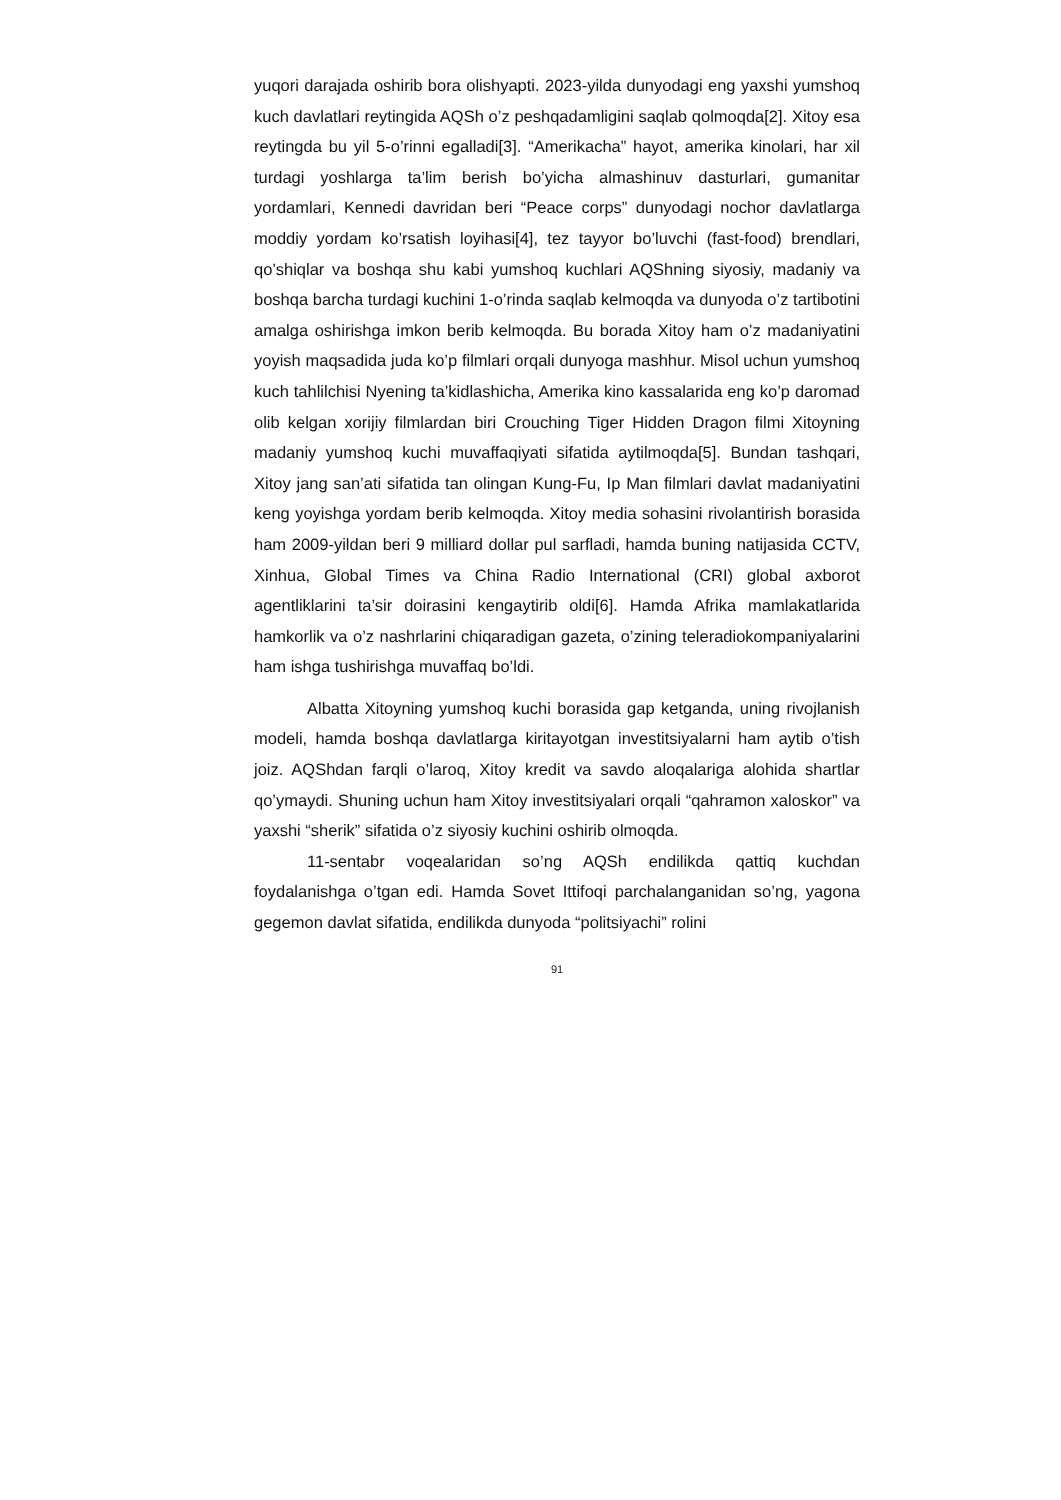yuqori darajada oshirib bora olishyapti. 2023-yilda dunyodagi eng yaxshi yumshoq kuch davlatlari reytingida AQSh o’z peshqadamligini saqlab qolmoqda[2]. Xitoy esa reytingda bu yil 5-o’rinni egalladi[3]. “Amerikacha” hayot, amerika kinolari, har xil turdagi yoshlarga ta’lim berish bo’yicha almashinuv dasturlari, gumanitar yordamlari, Kennedi davridan beri “Peace corps” dunyodagi nochor davlatlarga moddiy yordam ko’rsatish loyihasi[4], tez tayyor bo’luvchi (fast-food) brendlari, qo’shiqlar va boshqa shu kabi yumshoq kuchlari AQShning siyosiy, madaniy va boshqa barcha turdagi kuchini 1-o’rinda saqlab kelmoqda va dunyoda o’z tartibotini amalga oshirishga imkon berib kelmoqda. Bu borada Xitoy ham o’z madaniyatini yoyish maqsadida juda ko’p filmlari orqali dunyoga mashhur. Misol uchun yumshoq kuch tahlilchisi Nyening ta’kidlashicha, Amerika kino kassalarida eng ko’p daromad olib kelgan xorijiy filmlardan biri Crouching Tiger Hidden Dragon filmi Xitoyning madaniy yumshoq kuchi muvaffaqiyati sifatida aytilmoqda[5]. Bundan tashqari, Xitoy jang san’ati sifatida tan olingan Kung-Fu, Ip Man filmlari davlat madaniyatini keng yoyishga yordam berib kelmoqda. Xitoy media sohasini rivolantirish borasida ham 2009-yildan beri 9 milliard dollar pul sarfladi, hamda buning natijasida CCTV, Xinhua, Global Times va China Radio International (CRI) global axborot agentliklarini ta’sir doirasini kengaytirib oldi[6]. Hamda Afrika mamlakatlarida hamkorlik va o’z nashrlarini chiqaradigan gazeta, o’zining teleradiokompaniyalarini ham ishga tushirishga muvaffaq bo’ldi.
Albatta Xitoyning yumshoq kuchi borasida gap ketganda, uning rivojlanish modeli, hamda boshqa davlatlarga kiritayotgan investitsiyalarni ham aytib o’tish joiz. AQShdan farqli o’laroq, Xitoy kredit va savdo aloqalariga alohida shartlar qo’ymaydi. Shuning uchun ham Xitoy investitsiyalari orqali “qahramon xaloskor” va yaxshi “sherik” sifatida o’z siyosiy kuchini oshirib olmoqda.
11-sentabr voqealaridan so’ng AQSh endilikda qattiq kuchdan foydalanishga o’tgan edi. Hamda Sovet Ittifoqi parchalanganidan so’ng, yagona gegemon davlat sifatida, endilikda dunyoda “politsiyachi” rolini
91